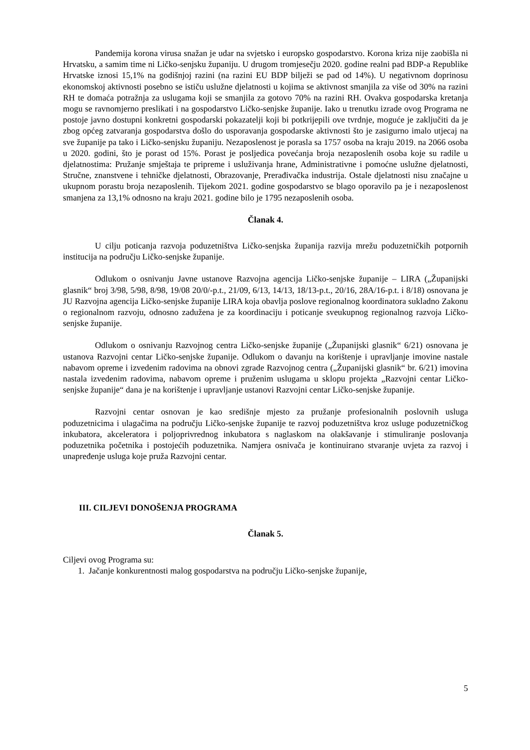Pandemija korona virusa snažan je udar na svjetsko i europsko gospodarstvo. Korona kriza nije zaobišla ni Hrvatsku, a samim time ni Ličko-senjsku županiju. U drugom tromjesečju 2020. godine realni pad BDP-a Republike Hrvatske iznosi 15,1% na godišnjoj razini (na razini EU BDP bilježi se pad od 14%). U negativnom doprinosu ekonomskoj aktivnosti posebno se ističu uslužne djelatnosti u kojima se aktivnost smanjila za više od 30% na razini RH te domaća potražnja za uslugama koji se smanjila za gotovo 70% na razini RH. Ovakva gospodarska kretanja mogu se ravnomjerno preslikati i na gospodarstvo Ličko-senjske županije. Iako u trenutku izrade ovog Programa ne postoje javno dostupni konkretni gospodarski pokazatelji koji bi potkrijepili ove tvrdnje, moguće je zaključiti da je zbog općeg zatvaranja gospodarstva došlo do usporavanja gospodarske aktivnosti što je zasigurno imalo utjecaj na sve županije pa tako i Ličko-senjsku županiju. Nezaposlenost je porasla sa 1757 osoba na kraju 2019. na 2066 osoba u 2020. godini, što je porast od 15%. Porast je posljedica povećanja broja nezaposlenih osoba koje su radile u djelatnostima: Pružanje smještaja te pripreme i usluživanja hrane, Administrativne i pomoćne uslužne djelatnosti, Stručne, znanstvene i tehničke djelatnosti, Obrazovanje, Prerađivačka industrija. Ostale djelatnosti nisu značajne u ukupnom porastu broja nezaposlenih. Tijekom 2021. godine gospodarstvo se blago oporavilo pa je i nezaposlenost smanjena za 13,1% odnosno na kraju 2021. godine bilo je 1795 nezaposlenih osoba.
Članak 4.
U cilju poticanja razvoja poduzetništva Ličko-senjska županija razvija mrežu poduzetničkih potpornih institucija na području Ličko-senjske županije.
Odlukom o osnivanju Javne ustanove Razvojna agencija Ličko-senjske županije – LIRA („Županijski glasnik“ broj 3/98, 5/98, 8/98, 19/08 20/0/-p.t., 21/09, 6/13, 14/13, 18/13-p.t., 20/16, 28A/16-p.t. i 8/18) osnovana je JU Razvojna agencija Ličko-senjske županije LIRA koja obavlja poslove regionalnog koordinatora sukladno Zakonu o regionalnom razvoju, odnosno zadužena je za koordinaciju i poticanje sveukupnog regionalnog razvoja Ličko-senjske županije.
Odlukom o osnivanju Razvojnog centra Ličko-senjske županije („Županijski glasnik“ 6/21) osnovana je ustanova Razvojni centar Ličko-senjske županije. Odlukom o davanju na korištenje i upravljanje imovine nastale nabavom opreme i izvedenim radovima na obnovi zgrade Razvojnog centra („Županijski glasnik“ br. 6/21) imovina nastala izvedenim radovima, nabavom opreme i pruženim uslugama u sklopu projekta „Razvojni centar Ličko-senjske županije“ dana je na korištenje i upravljanje ustanovi Razvojni centar Ličko-senjske županije.
Razvojni centar osnovan je kao središnje mjesto za pružanje profesionalnih poslovnih usluga poduzetnicima i ulagačima na području Ličko-senjske županije te razvoj poduzetništva kroz usluge poduzetničkog inkubatora, akceleratora i poljoprivrednog inkubatora s naglaskom na olakšavanje i stimuliranje poslovanja poduzetnika početnika i postojećih poduzetnika. Namjera osnivača je kontinuirano stvaranje uvjeta za razvoj i unapređenje usluga koje pruža Razvojni centar.
III. CILJEVI DONOŠENJA PROGRAMA
Članak 5.
Ciljevi ovog Programa su:
1. Jačanje konkurentnosti malog gospodarstva na području Ličko-senjske županije,
5